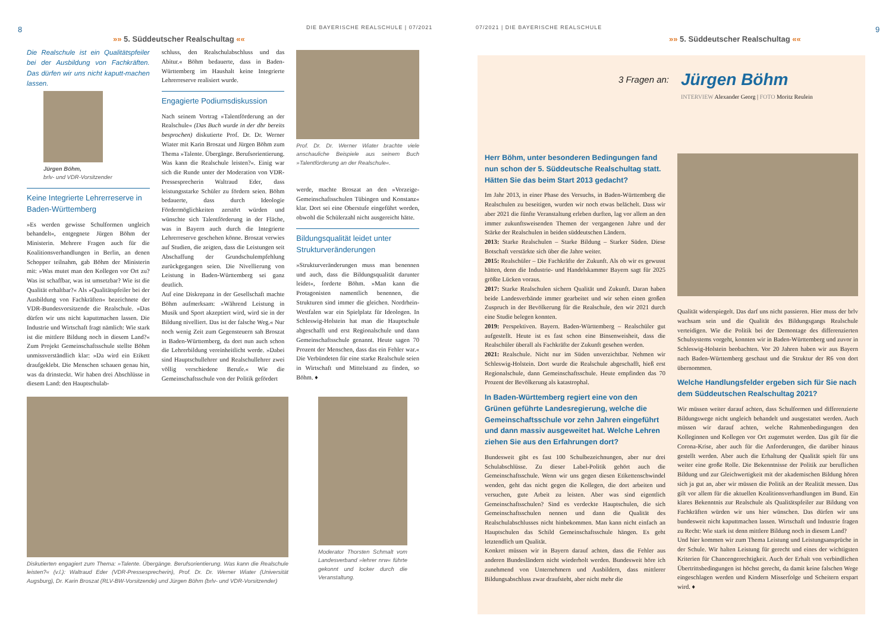8 DIE BAYERISCHE REALSCHULE | 07/2021
»» 5. Süddeutscher Realschultag ««
Die Realschule ist ein Qualitätspfeiler bei der Ausbildung von Fachkräften. Das dürfen wir uns nicht kaputt-machen lassen.
Jürgen Böhm,
brlv- und VDR-Vorsitzender
Keine Integrierte Lehrerreserve in Baden-Württemberg
»Es werden gewisse Schulformen ungleich behandelt«, entgegnete Jürgen Böhm der Ministerin. Mehrere Fragen auch für die Koalitionsverhandlungen in Berlin, an denen Schopper teilnahm, gab Böhm der Ministerin mit: »Was mutet man den Kollegen vor Ort zu? Was ist schaffbar, was ist umsetzbar? Wie ist die Qualität erhaltbar?« Als »Qualitätspfeiler bei der Ausbildung von Fachkräften« bezeichnete der VDR-Bundesvorsitzende die Realschule. »Das dürfen wir uns nicht kaputtmachen lassen. Die Industrie und Wirtschaft fragt nämlich: Wie stark ist die mittlere Bildung noch in diesem Land?« Zum Projekt Gemeinschaftsschule stellte Böhm unmissverständlich klar: »Da wird ein Etikett draufgeklebt. Die Menschen schauen genau hin, was da drinsteckt. Wir haben drei Abschlüsse in diesem Land: den Hauptschulab-
schluss, den Realschulabschluss und das Abitur.« Böhm bedauerte, dass in Baden-Württemberg im Haushalt keine Integrierte Lehrerreserve realisiert wurde.
Engagierte Podiumsdiskussion
Nach seinem Vortrag »Talentförderung an der Realschule« (Das Buch wurde in der dbr bereits besprochen) diskutierte Prof. Dr. Dr. Werner Wiater mit Karin Broszat und Jürgen Böhm zum Thema »Talente. Übergänge. Berufsorientierung. Was kann die Realschule leisten?«. Einig war sich die Runde unter der Moderation von VDR-Pressesprecherin Waltraud Eder, dass leistungsstarke Schüler zu fördern seien. Böhm bedauerte, dass durch Ideologie Fördermöglichkeiten zerstört würden und wünschte sich Talentförderung in der Fläche, was in Bayern auch durch die Integrierte Lehrerreserve geschehen könne. Broszat verwies auf Studien, die zeigten, dass die Leistungen seit Abschaffung der Grundschulempfehlung zurückgegangen seien. Die Nivellierung von Leistung in Baden-Württemberg sei ganz deutlich.
Auf eine Diskrepanz in der Gesellschaft machte Böhm aufmerksam: »Während Leistung in Musik und Sport akzeptiert wird, wird sie in der Bildung nivelliert. Das ist der falsche Weg.« Nur noch wenig Zeit zum Gegensteuern sah Broszat in Baden-Württemberg, da dort nun auch schon die Lehrerbildung vereinheitlicht werde. »Dabei sind Hauptschullehrer und Realschullehrer zwei völlig verschiedene Berufe.« Wie die Gemeinschaftsschule von der Politik gefördert
Prof. Dr. Dr. Werner Wiater brachte viele anschauliche Beispiele aus seinem Buch »Talentförderung an der Realschule«.
werde, machte Broszat an den »Vorzeige-Gemeinschaftsschulen Tübingen und Konstanz« klar. Dort sei eine Oberstufe eingeführt worden, obwohl die Schülerzahl nicht ausgereicht hätte.
Bildungsqualität leidet unter Strukturveränderungen
»Strukturveränderungen muss man benennen und auch, dass die Bildungsqualität darunter leidet«, forderte Böhm. »Man kann die Protagonisten namentlich benennen, die Strukturen sind immer die gleichen. Nordrhein-Westfalen war ein Spielplatz für Ideologen. In Schleswig-Holstein hat man die Hauptschule abgeschafft und erst Regionalschule und dann Gemeinschaftsschule genannt. Heute sagen 70 Prozent der Menschen, dass das ein Fehler war.« Die Verbündeten für eine starke Realschule seien in Wirtschaft und Mittelstand zu finden, so Böhm. ♦
Diskutierten engagiert zum Thema: »Talente. Übergänge. Berufsorientierung. Was kann die Realschule leisten?« (v.l.): Waltraud Eder (VDR-Pressesprecherin), Prof. Dr. Dr. Werner Wiater (Universität Augsburg), Dr. Karin Broszat (RLV-BW-Vorsitzende) und Jürgen Böhm (brlv- und VDR-Vorsitzender)
Moderator Thorsten Schmalt vom Landesverband »lehrer nrw« führte gekonnt und locker durch die Veranstaltung.
07/2021 | DIE BAYERISCHE REALSCHULE
»» 5. Süddeutscher Realschultag ««
9
3 Fragen an:
Jürgen Böhm
INTERVIEW Alexander Georg | FOTO Moritz Reulein
Herr Böhm, unter besonderen Bedingungen fand nun schon der 5. Süddeutsche Realschultag statt. Hätten Sie das beim Start 2013 gedacht?
Im Jahr 2013, in einer Phase des Versuchs, in Baden-Württemberg die Realschulen zu beseitigen, wurden wir noch etwas belächelt. Dass wir aber 2021 die fünfte Veranstaltung erleben durften, lag vor allem an den immer zukunftsweisenden Themen der vergangenen Jahre und der Stärke der Realschulen in beiden süddeutschen Ländern.
2013: Starke Realschulen – Starke Bildung – Starker Süden. Diese Botschaft verstärkte sich über die Jahre weiter.
2015: Realschüler – Die Fachkräfte der Zukunft. Als ob wir es gewusst hätten, denn die Industrie- und Handelskammer Bayern sagt für 2025 größte Lücken voraus.
2017: Starke Realschulen sichern Qualität und Zukunft. Daran haben beide Landesverbände immer gearbeitet und wir sehen einen großen Zuspruch in der Bevölkerung für die Realschule, den wir 2021 durch eine Studie belegen konnten.
2019: Perspektiven. Bayern. Baden-Württemberg – Realschüler gut aufgestellt. Heute ist es fast schon eine Binsenweisheit, dass die Realschüler überall als Fachkräfte der Zukunft gesehen werden.
2021: Realschule. Nicht nur im Süden unverzichtbar. Nehmen wir Schleswig-Holstein. Dort wurde die Realschule abgeschafft, hieß erst Regionalschule, dann Gemeinschaftsschule. Heute empfinden das 70 Prozent der Bevölkerung als katastrophal.
In Baden-Württemberg regiert eine von den Grünen geführte Landesregierung, welche die Gemeinschaftsschule vor zehn Jahren eingeführt und dann massiv ausgeweitet hat. Welche Lehren ziehen Sie aus den Erfahrungen dort?
Bundesweit gibt es fast 100 Schulbezeichnungen, aber nur drei Schulabschlüsse. Zu dieser Label-Politik gehört auch die Gemeinschaftsschule. Wenn wir uns gegen diesen Etikettenschwindel wenden, geht das nicht gegen die Kollegen, die dort arbeiten und versuchen, gute Arbeit zu leisten. Aber was sind eigentlich Gemeinschaftsschulen? Sind es verdeckte Hauptschulen, die sich Gemeinschaftsschulen nennen und dann die Qualität des Realschulabschlusses nicht hinbekommen. Man kann nicht einfach an Hauptschulen das Schild Gemeinschaftsschule hängen. Es geht letztendlich um Qualität.
Konkret müssen wir in Bayern darauf achten, dass die Fehler aus anderen Bundesländern nicht wiederholt werden. Bundesweit höre ich zunehmend von Unternehmern und Ausbildern, dass mittlerer Bildungsabschluss zwar draufsteht, aber nicht mehr die
Qualität widerspiegelt. Das darf uns nicht passieren. Hier muss der brlv wachsam sein und die Qualität des Bildungsgangs Realschule verteidigen. Wie die Politik bei der Demontage des differenzierten Schulsystems vorgeht, konnten wir in Baden-Württemberg und zuvor in Schleswig-Holstein beobachten. Vor 20 Jahren haben wir aus Bayern nach Baden-Württemberg geschaut und die Struktur der R6 von dort übernommen.
Welche Handlungsfelder ergeben sich für Sie nach dem Süddeutschen Realschultag 2021?
Wir müssen weiter darauf achten, dass Schulformen und differenzierte Bildungswege nicht ungleich behandelt und ausgestattet werden. Auch müssen wir darauf achten, welche Rahmenbedingungen den Kolleginnen und Kollegen vor Ort zugemutet werden. Das gilt für die Corona-Krise, aber auch für die Anforderungen, die darüber hinaus gestellt werden. Aber auch die Erhaltung der Qualität spielt für uns weiter eine große Rolle. Die Bekenntnisse der Politik zur beruflichen Bildung und zur Gleichwertigkeit mit der akademischen Bildung hören sich ja gut an, aber wir müssen die Politik an der Realität messen. Das gilt vor allem für die aktuellen Koalitionsverhandlungen im Bund. Ein klares Bekenntnis zur Realschule als Qualitätspfeiler zur Bildung von Fachkräften würden wir uns hier wünschen. Das dürfen wir uns bundesweit nicht kaputtmachen lassen. Wirtschaft und Industrie fragen zu Recht: Wie stark ist denn mittlere Bildung noch in diesem Land?
Und hier kommen wir zum Thema Leistung und Leistungsansprüche in der Schule. Wir halten Leistung für gerecht und eines der wichtigsten Kriterien für Chancengerechtigkeit. Auch der Erhalt von verbindlichen Übertrittsbedingungen ist höchst gerecht, da damit keine falschen Wege eingeschlagen werden und Kindern Misserfolge und Scheitern erspart wird. ♦